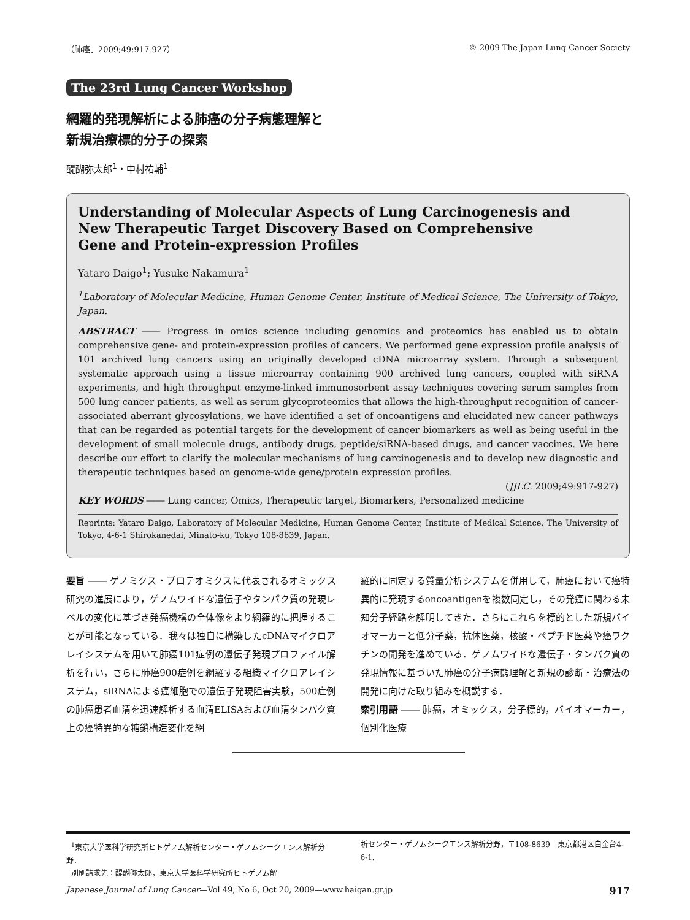（肺癌．2009;49:917-927） © 2009 The Japan Lung Cancer Society
The 23rd Lung Cancer Workshop
網羅的発現解析による肺癌の分子病態理解と
新規治療標的分子の探索
醍醐弥太郎<sup>1</sup>・中村祐輔<sup>1</sup>
Understanding of Molecular Aspects of Lung Carcinogenesis and
New Therapeutic Target Discovery Based on Comprehensive
Gene and Protein-expression Profiles
Yataro Daigo<sup>1</sup>; Yusuke Nakamura<sup>1</sup>
<sup>1</sup> Laboratory of Molecular Medicine, Human Genome Center, Institute of Medical Science, The University of Tokyo, Japan.
ABSTRACT ―― Progress in omics science including genomics and proteomics has enabled us to obtain comprehensive gene- and protein-expression profiles of cancers. We performed gene expression profile analysis of 101 archived lung cancers using an originally developed cDNA microarray system. Through a subsequent systematic approach using a tissue microarray containing 900 archived lung cancers, coupled with siRNA experiments, and high throughput enzyme-linked immunosorbent assay techniques covering serum samples from 500 lung cancer patients, as well as serum glycoproteomics that allows the high-throughput recognition of cancer-associated aberrant glycosylations, we have identified a set of oncoantigens and elucidated new cancer pathways that can be regarded as potential targets for the development of cancer biomarkers as well as being useful in the development of small molecule drugs, antibody drugs, peptide/siRNA-based drugs, and cancer vaccines. We here describe our effort to clarify the molecular mechanisms of lung carcinogenesis and to develop new diagnostic and therapeutic techniques based on genome-wide gene/protein expression profiles.
(JJLC. 2009;49:917-927)
KEY WORDS ―― Lung cancer, Omics, Therapeutic target, Biomarkers, Personalized medicine
Reprints: Yataro Daigo, Laboratory of Molecular Medicine, Human Genome Center, Institute of Medical Science, The University of Tokyo, 4-6-1 Shirokanedai, Minato-ku, Tokyo 108-8639, Japan.
要旨 ―― ゲノミクス・プロテオミクスに代表されるオミックス研究の進展により，ゲノムワイドな遺伝子やタンパク質の発現レベルの変化に基づき発癌機構の全体像をより網羅的に把握することが可能となっている．我々は独自に構築したcDNAマイクロアレイシステムを用いて肺癌101症例の遺伝子発現プロファイル解析を行い，さらに肺癌900症例を網羅する組織マイクロアレイシステム，siRNAによる癌細胞での遺伝子発現阻害実験，500症例の肺癌患者血清を迅速解析する血清ELISAおよび血清タンパク質上の癌特異的な糖鎖構造変化を網
羅的に同定する質量分析システムを併用して，肺癌において癌特異的に発現するoncoantigenを複数同定し，その発癌に関わる未知分子経路を解明してきた．さらにこれらを標的とした新規バイオマーカーと低分子薬，抗体医薬，核酸・ペプチド医薬や癌ワクチンの開発を進めている．ゲノムワイドな遺伝子・タンパク質の発現情報に基づいた肺癌の分子病態理解と新規の診断・治療法の開発に向けた取り組みを概説する．
索引用語 ―― 肺癌，オミックス，分子標的，バイオマーカー，個別化医療
<sup>1</sup> 東京大学医科学研究所ヒトゲノム解析センター・ゲノムシークエンス解析分野．
別刷請求先：醍醐弥太郎，東京大学医科学研究所ヒトゲノム解
析センター・ゲノムシークエンス解析分野，〒108-8639　東京都港区白金台4-6-1.
Japanese Journal of Lung Cancer—Vol 49, No 6, Oct 20, 2009—www.haigan.gr.jp 917